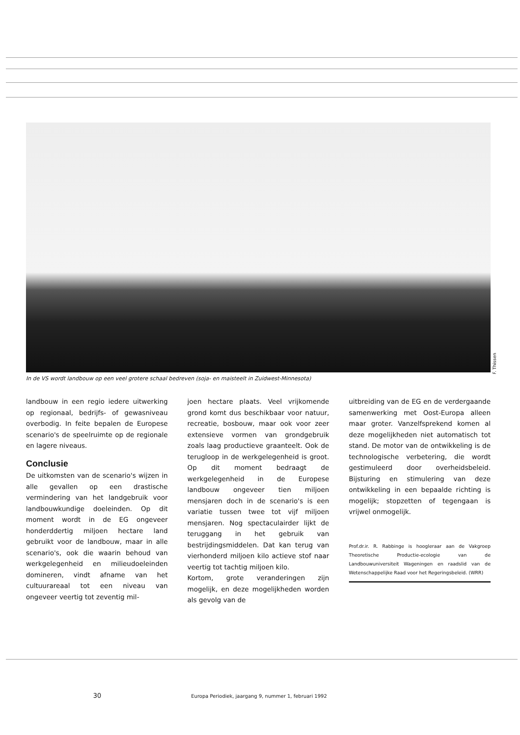F. Thissen
In de VS wordt landbouw op een veel grotere schaal bedreven (soja- en maisteelt in Zuidwest-Minnesota)
landbouw in een regio iedere uitwerking op regionaal, bedrijfs- of gewasniveau overbodig. In feite bepalen de Europese scenario's de speelruimte op de regionale en lagere niveaus.
Conclusie
De uitkomsten van de scenario's wijzen in alle gevallen op een drastische vermindering van het landgebruik voor landbouwkundige doeleinden. Op dit moment wordt in de EG ongeveer honderddertig miljoen hectare land gebruikt voor de landbouw, maar in alle scenario's, ook die waarin behoud van werkgelegenheid en milieudoeleinden domineren, vindt afname van het cultuurareaal tot een niveau van ongeveer veertig tot zeventig mil-
joen hectare plaats. Veel vrijkomende grond komt dus beschikbaar voor natuur, recreatie, bosbouw, maar ook voor zeer extensieve vormen van grondgebruik zoals laag productieve graanteelt. Ook de terugloop in de werkgelegenheid is groot. Op dit moment bedraagt de werkgelegenheid in de Europese landbouw ongeveer tien miljoen mensjaren doch in de scenario's is een variatie tussen twee tot vijf miljoen mensjaren. Nog spectaculairder lijkt de teruggang in het gebruik van bestrijdingsmiddelen. Dat kan terug van vierhonderd miljoen kilo actieve stof naar veertig tot tachtig miljoen kilo.
Kortom, grote veranderingen zijn mogelijk, en deze mogelijkheden worden als gevolg van de
uitbreiding van de EG en de verdergaande samenwerking met Oost-Europa alleen maar groter. Vanzelfsprekend komen al deze mogelijkheden niet automatisch tot stand. De motor van de ontwikkeling is de technologische verbetering, die wordt gestimuleerd door overheidsbeleid. Bijsturing en stimulering van deze ontwikkeling in een bepaalde richting is mogelijk; stopzetten of tegengaan is vrijwel onmogelijk.
Prof.dr.ir. R. Rabbinge is hoogleraar aan de Vakgroep Theoretische Productie-ecologie van de Landbouwuniversiteit Wageningen en raadslid van de Wetenschappelijke Raad voor het Regeringsbeleid. (WRR)
30
Europa Periodiek, jaargang 9, nummer 1, februari 1992